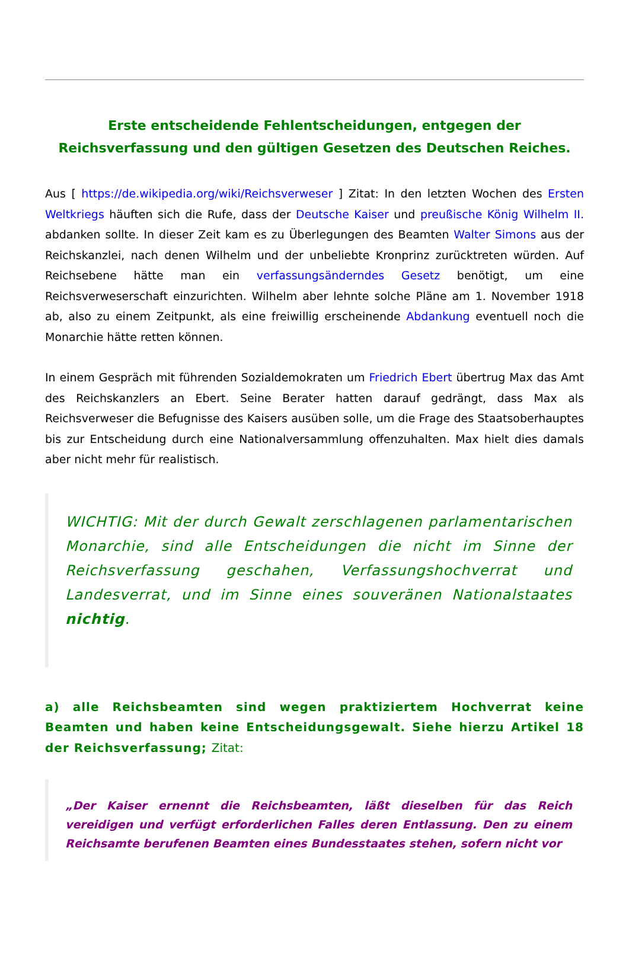Erste entscheidende Fehlentscheidungen, entgegen der Reichsverfassung und den gültigen Gesetzen des Deutschen Reiches.
Aus [ https://de.wikipedia.org/wiki/Reichsverweser ] Zitat: In den letzten Wochen des Ersten Weltkriegs häuften sich die Rufe, dass der Deutsche Kaiser und preußische König Wilhelm II. abdanken sollte. In dieser Zeit kam es zu Überlegungen des Beamten Walter Simons aus der Reichskanzlei, nach denen Wilhelm und der unbeliebte Kronprinz zurücktreten würden. Auf Reichsebene hätte man ein verfassungsänderndes Gesetz benötigt, um eine Reichsverweserschaft einzurichten. Wilhelm aber lehnte solche Pläne am 1. November 1918 ab, also zu einem Zeitpunkt, als eine freiwillig erscheinende Abdankung eventuell noch die Monarchie hätte retten können.
In einem Gespräch mit führenden Sozialdemokraten um Friedrich Ebert übertrug Max das Amt des Reichskanzlers an Ebert. Seine Berater hatten darauf gedrängt, dass Max als Reichsverweser die Befugnisse des Kaisers ausüben solle, um die Frage des Staatsoberhauptes bis zur Entscheidung durch eine Nationalversammlung offenzuhalten. Max hielt dies damals aber nicht mehr für realistisch.
WICHTIG: Mit der durch Gewalt zerschlagenen parlamentarischen Monarchie, sind alle Entscheidungen die nicht im Sinne der Reichsverfassung geschahen, Verfassungshochverrat und Landesverrat, und im Sinne eines souveränen Nationalstaates nichtig.
a) alle Reichsbeamten sind wegen praktiziertem Hochverrat keine Beamten und haben keine Entscheidungsgewalt. Siehe hierzu Artikel 18 der Reichsverfassung; Zitat:
„Der Kaiser ernennt die Reichsbeamten, läßt dieselben für das Reich vereidigen und verfügt erforderlichen Falles deren Entlassung. Den zu einem Reichsamte berufenen Beamten eines Bundesstaates stehen, sofern nicht vor